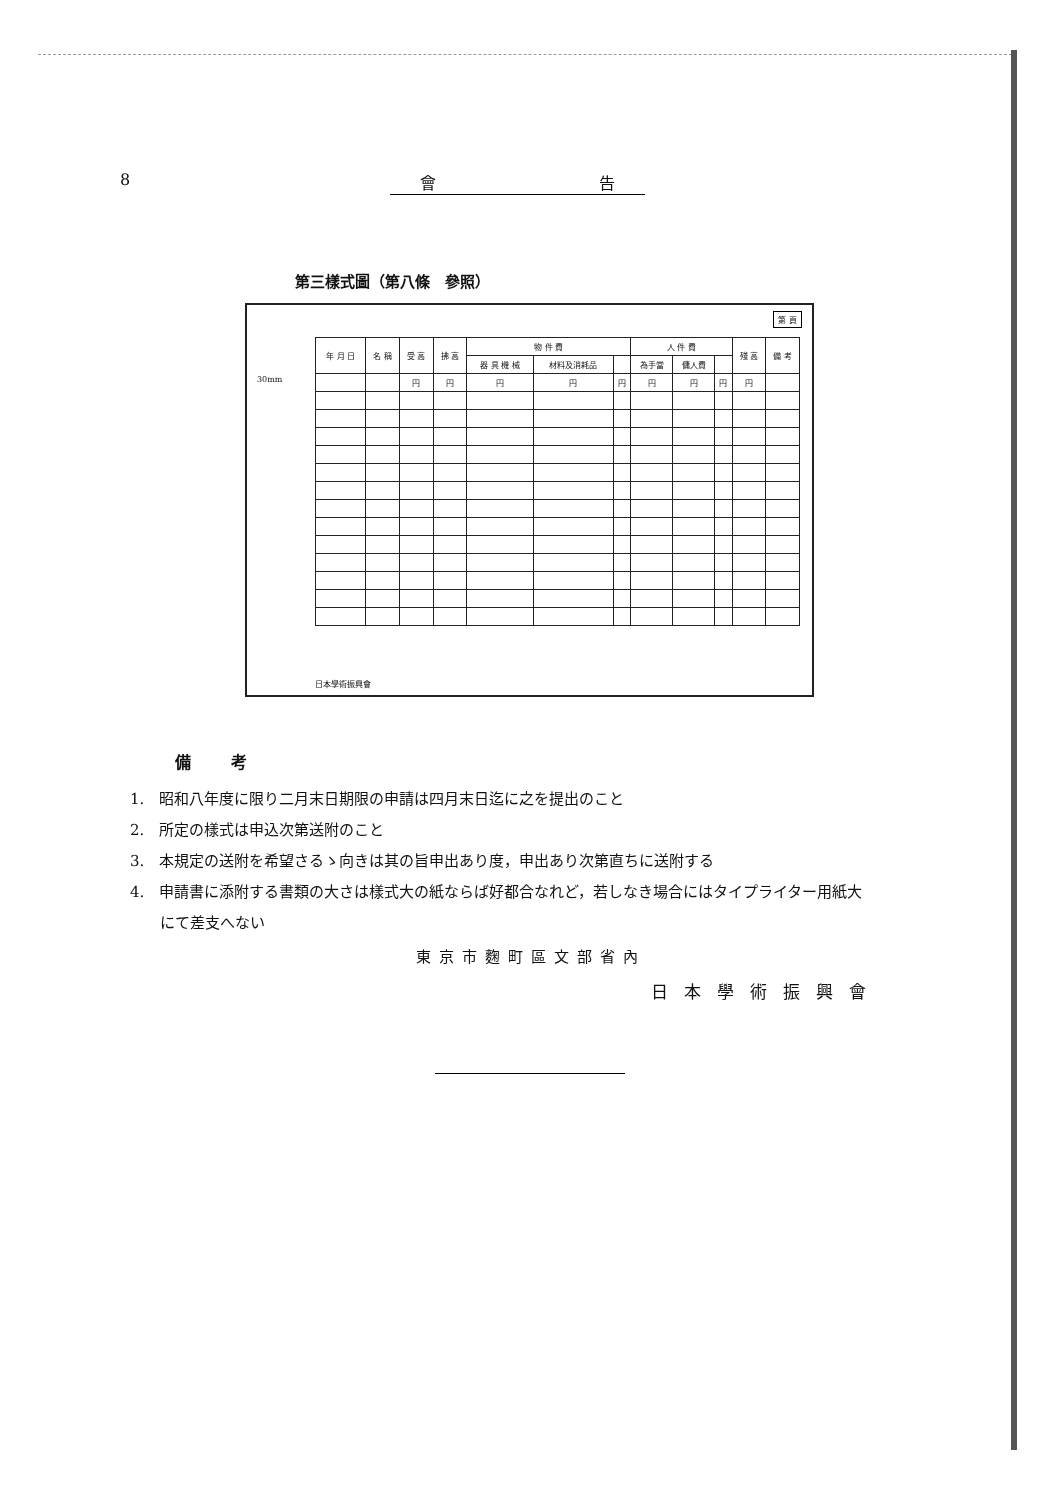8 會 告
第三樣式圖（第八條　參照）
第 頁
30mm
| 年 月 日 | 名 稱 | 受 高 | 拂 高 | 物 件 費 | | | 人 件 費 | | | 殘 高 | 備 考 |
| --- | --- | --- | --- | --- | --- | --- | --- | --- | --- | --- | --- |
| | | | | 器 具 機 械 | 材料及消耗品 | | 為手當 | 傭人費 | | | |
| | | 円 | 円 | 円 | 円 | 円 | 円 | 円 | 円 | 円 | |
日本學術振興會
備考
1.　昭和八年度に限り二月末日期限の申請は四月末日迄に之を提出のこと
2.　所定の樣式は申込次第送附のこと
3.　本規定の送附を希望さるゝ向きは其の旨申出あり度，申出あり次第直ちに送附する
4.　申請書に添附する書類の大さは樣式大の紙ならば好都合なれど，若しなき場合にはタイプライター用紙大
にて差支へない
東京市麴町區文部省內
日本學術振興會